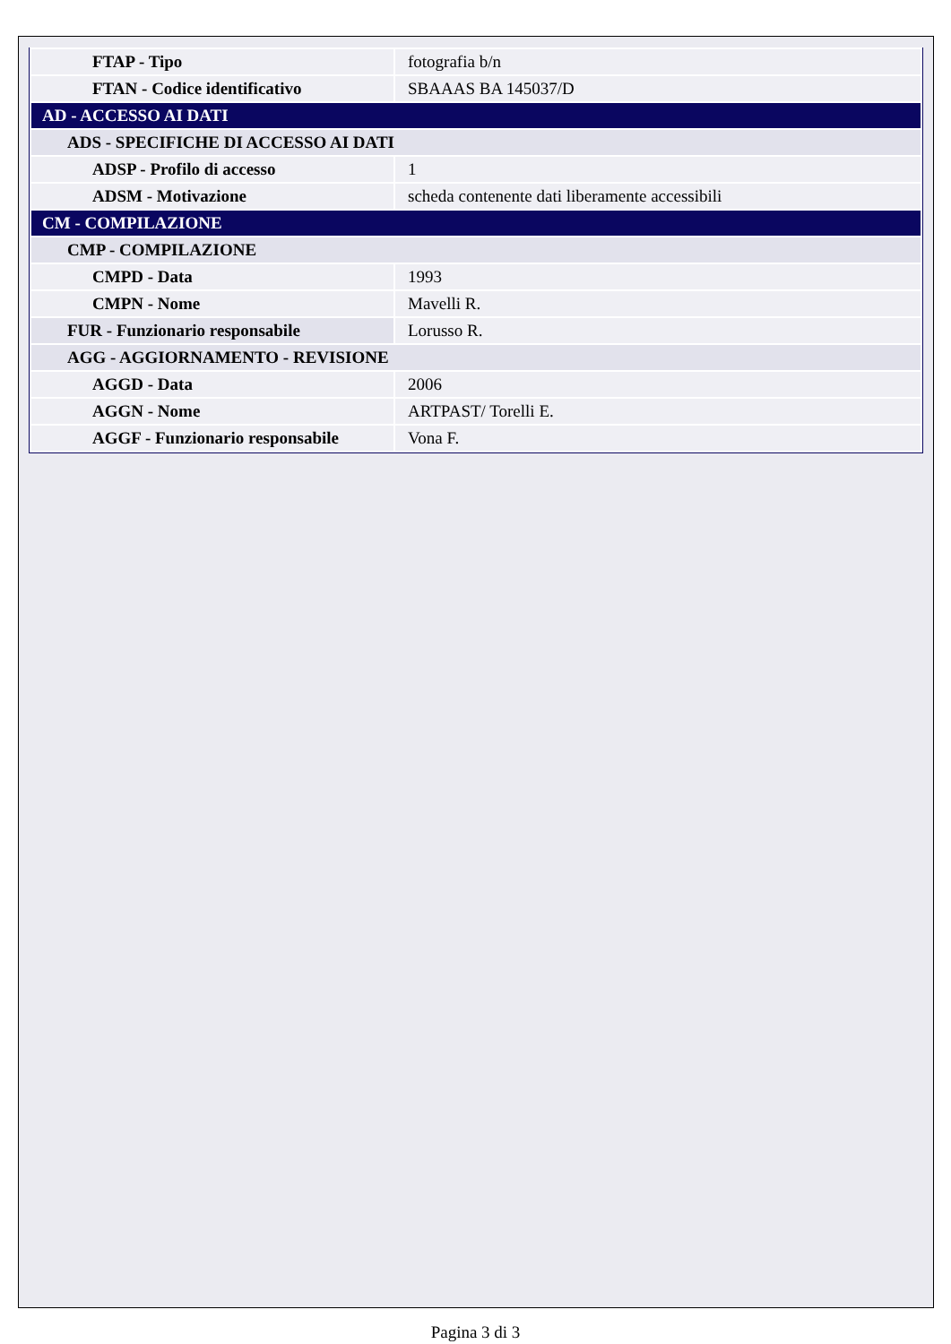| FTAP - Tipo | fotografia b/n |
| FTAN - Codice identificativo | SBAAAS BA 145037/D |
| AD - ACCESSO AI DATI | |
| ADS - SPECIFICHE DI ACCESSO AI DATI | |
| ADSP - Profilo di accesso | 1 |
| ADSM - Motivazione | scheda contenente dati liberamente accessibili |
| CM - COMPILAZIONE | |
| CMP - COMPILAZIONE | |
| CMPD - Data | 1993 |
| CMPN - Nome | Mavelli R. |
| FUR - Funzionario responsabile | Lorusso R. |
| AGG - AGGIORNAMENTO - REVISIONE | |
| AGGD - Data | 2006 |
| AGGN - Nome | ARTPAST/ Torelli E. |
| AGGF - Funzionario responsabile | Vona F. |
Pagina 3 di 3